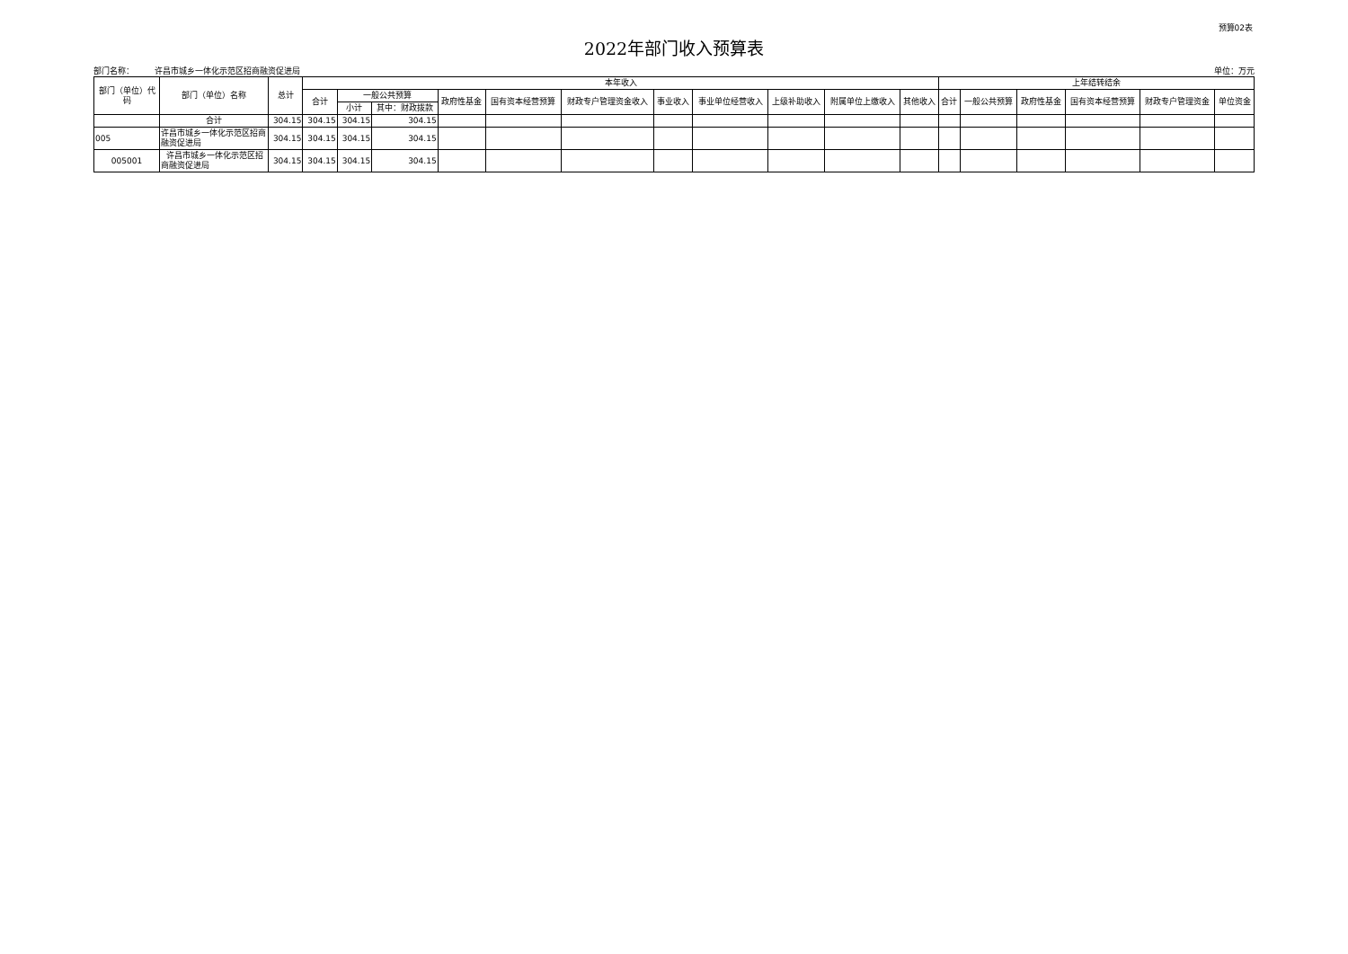预算02表
2022年部门收入预算表
部门名称： 许昌市城乡一体化示范区招商融资促进局 单位：万元
| 部门（单位）代码 | 部门（单位）名称 | 总计 | 本年收入 | | | | | | | | | | | 上年结转结余 | | | | | |
| --- | --- | --- | --- | --- | --- | --- | --- | --- | --- | --- | --- | --- | --- | --- | --- | --- | --- | --- | --- |
| | | | 合计 | 一般公共预算 | | 政府性基金 | 国有资本经营预算 | 财政专户管理资金收入 | 事业收入 | 事业单位经营收入 | 上级补助收入 | 附属单位上缴收入 | 其他收入 | 合计 | 一般公共预算 | 政府性基金 | 国有资本经营预算 | 财政专户管理资金 | 单位资金 |
| | | | | 小计 | 其中：财政拨款 | | | | | | | | | | | | | | |
| | 合计 | 304.15 | 304.15 | 304.15 | 304.15 | | | | | | | | | | | | | | |
| 005 | 许昌市城乡一体化示范区招商融资促进局 | 304.15 | 304.15 | 304.15 | 304.15 | | | | | | | | | | | | | | |
| 005001 | 许昌市城乡一体化示范区招商融资促进局 | 304.15 | 304.15 | 304.15 | 304.15 | | | | | | | | | | | | | | |